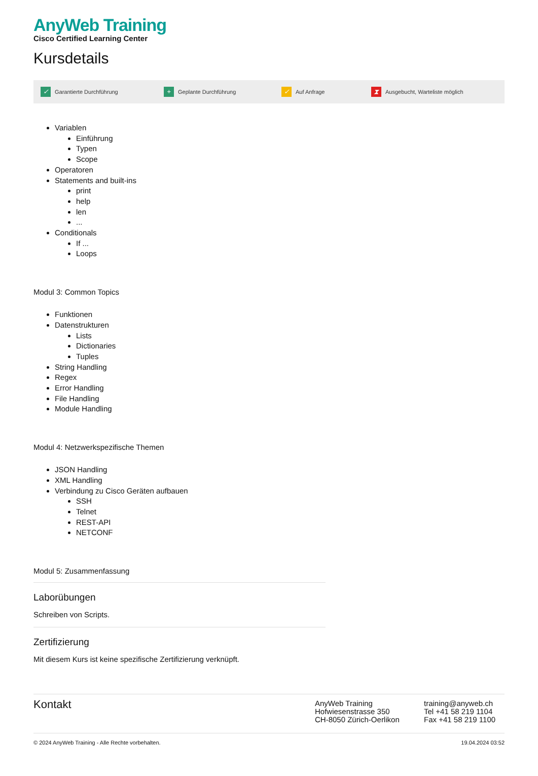AnyWeb Training
Cisco Certified Learning Center
Kursdetails
✓ Garantierte Durchführung + Geplante Durchführung ✓ Auf Anfrage ⧗ Ausgebucht, Warteliste möglich
Variablen
Einführung
Typen
Scope
Operatoren
Statements and built-ins
print
help
len
...
Conditionals
If ...
Loops
Modul 3: Common Topics
Funktionen
Datenstrukturen
Lists
Dictionaries
Tuples
String Handling
Regex
Error Handling
File Handling
Module Handling
Modul 4: Netzwerkspezifische Themen
JSON Handling
XML Handling
Verbindung zu Cisco Geräten aufbauen
SSH
Telnet
REST-API
NETCONF
Modul 5: Zusammenfassung
Laborübungen
Schreiben von Scripts.
Zertifizierung
Mit diesem Kurs ist keine spezifische Zertifizierung verknüpft.
Kontakt
AnyWeb Training
Hofwiesenstrasse 350
CH-8050 Zürich-Oerlikon
training@anyweb.ch
Tel +41 58 219 1104
Fax +41 58 219 1100
© 2024 AnyWeb Training - Alle Rechte vorbehalten. 19.04.2024 03:52